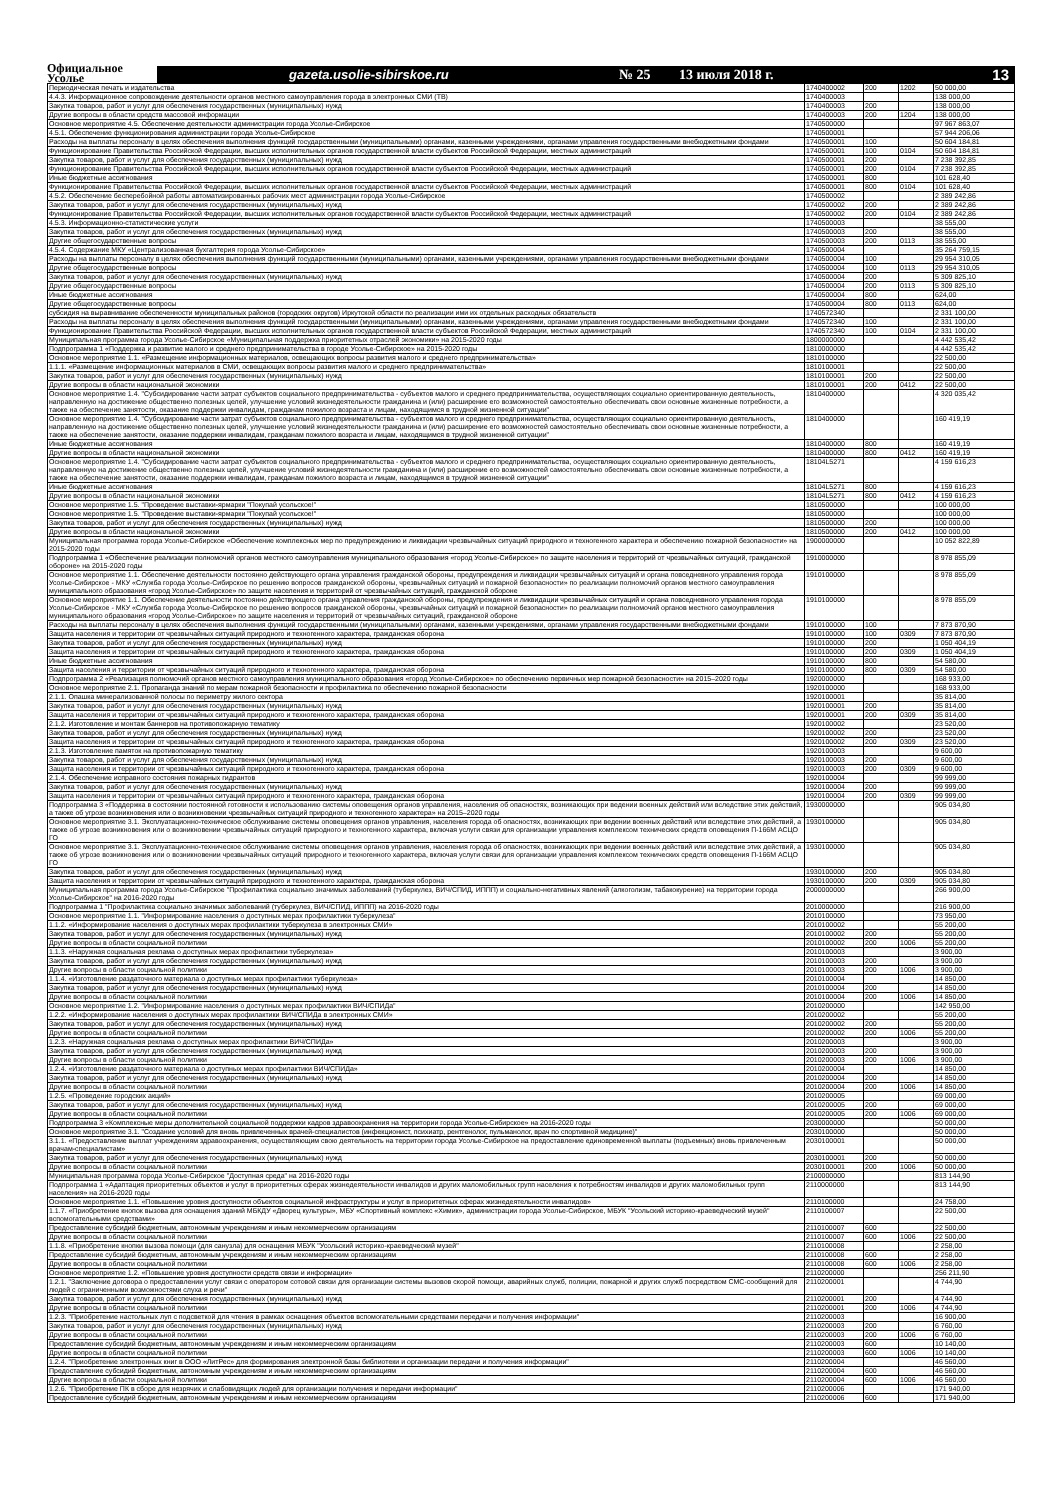Официальное
Усолье
gazeta.usolie-sibirskoe.ru № 25 13 июля 2018 г. 13
| Периодическая печать и издательства | 1740400002 | 200 | 1202 | 50 000,00 |
| 4.4.3. Информационное сопровождение деятельности органов местного самоуправления города в электронных СМИ (ТВ) | 1740400003 | | | 138 000,00 |
| Закупка товаров, работ и услуг для обеспечения государственных (муниципальных) нужд | 1740400003 | 200 | | 138 000,00 |
| Другие вопросы в области средств массовой информации | 1740400003 | 200 | 1204 | 138 000,00 |
| Основное мероприятие 4.5. Обеспечение деятельности администрации города Усолье-Сибирское | 1740500000 | | | 97 967 863,07 |
| 4.5.1. Обеспечение функционирования администрации города Усолье-Сибирское | 1740500001 | | | 57 944 206,06 |
| Расходы на выплаты персоналу в целях обеспечения выполнения функций государственными (муниципальными) органами, казенными учреждениями, органами управления государственными внебюджетными фондами | 1740500001 | 100 | | 50 604 184,81 |
| Функционирование Правительства Российской Федерации, высших исполнительных органов государственной власти субъектов Российской Федерации, местных администраций | 1740500001 | 100 | 0104 | 50 604 184,81 |
| Закупка товаров, работ и услуг для обеспечения государственных (муниципальных) нужд | 1740500001 | 200 | | 7 238 392,85 |
| Функционирование Правительства Российской Федерации, высших исполнительных органов государственной власти субъектов Российской Федерации, местных администраций | 1740500001 | 200 | 0104 | 7 238 392,85 |
| Иные бюджетные ассигнования | 1740500001 | 800 | | 101 628,40 |
| Функционирование Правительства Российской Федерации, высших исполнительных органов государственной власти субъектов Российской Федерации, местных администраций | 1740500001 | 800 | 0104 | 101 628,40 |
| 4.5.2. Обеспечение бесперебойной работы автоматизированных рабочих мест администрации города Усолье-Сибирское | 1740500002 | | | 2 389 242,86 |
| Закупка товаров, работ и услуг для обеспечения государственных (муниципальных) нужд | 1740500002 | 200 | | 2 389 242,86 |
| Функционирование Правительства Российской Федерации, высших исполнительных органов государственной власти субъектов Российской Федерации, местных администраций | 1740500002 | 200 | 0104 | 2 389 242,86 |
| 4.5.3. Информационно-статистические услуги | 1740500003 | | | 38 555,00 |
| Закупка товаров, работ и услуг для обеспечения государственных (муниципальных) нужд | 1740500003 | 200 | | 38 555,00 |
| Другие общегосударственные вопросы | 1740500003 | 200 | 0113 | 38 555,00 |
| 4.5.4. Содержание МКУ «Централизованная бухгалтерия города Усолье-Сибирское» | 1740500004 | | | 35 264 759,15 |
| Расходы на выплаты персоналу в целях обеспечения выполнения функций государственными (муниципальными) органами, казенными учреждениями, органами управления государственными внебюджетными фондами | 1740500004 | 100 | | 29 954 310,05 |
| Другие общегосударственные вопросы | 1740500004 | 100 | 0113 | 29 954 310,05 |
| Закупка товаров, работ и услуг для обеспечения государственных (муниципальных) нужд | 1740500004 | 200 | | 5 309 825,10 |
| Другие общегосударственные вопросы | 1740500004 | 200 | 0113 | 5 309 825,10 |
| Иные бюджетные ассигнования | 1740500004 | 800 | | 624,00 |
| Другие общегосударственные вопросы | 1740500004 | 800 | 0113 | 624,00 |
| субсидия на выравнивание обеспеченности муниципальных районов (городских округов) Иркутской области по реализации ими их отдельных расходных обязательств | 1740572340 | | | 2 331 100,00 |
| Расходы на выплаты персоналу в целях обеспечения выполнения функций государственными (муниципальными) органами, казенными учреждениями, органами управления государственными внебюджетными фондами | 1740572340 | 100 | | 2 331 100,00 |
| Функционирование Правительства Российской Федерации, высших исполнительных органов государственной власти субъектов Российской Федерации, местных администраций | 1740572340 | 100 | 0104 | 2 331 100,00 |
| Муниципальная программа города Усолье-Сибирское «Муниципальная поддержка приоритетных отраслей экономики» на 2015-2020 годы | 1800000000 | | | 4 442 535,42 |
| Подпрограмма 1 «Поддержка и развитие малого и среднего предпринимательства в городе Усолье-Сибирское» на 2015-2020 годы | 1810000000 | | | 4 442 535,42 |
| Основное мероприятие 1.1. «Размещение информационных материалов, освещающих вопросы развития малого и среднего предпринимательства» | 1810100000 | | | 22 500,00 |
| 1.1.1. «Размещение информационных материалов в СМИ, освещающих вопросы развития малого и среднего предпринимательства» | 1810100001 | | | 22 500,00 |
| Закупка товаров, работ и услуг для обеспечения государственных (муниципальных) нужд | 1810100001 | 200 | | 22 500,00 |
| Другие вопросы в области национальной экономики | 1810100001 | 200 | 0412 | 22 500,00 |
| Основное мероприятие 1.4. "Субсидирование части затрат субъектов социального предпринимательства - субъектов малого и среднего предпринимательства, осуществляющих социально ориентированную деятельность, направленную на достижение общественно полезных целей, улучшение условий жизнедеятельности гражданина и (или) расширение его возможностей самостоятельно обеспечивать свои основные жизненные потребности, а также на обеспечение занятости, оказание поддержки инвалидам, гражданам пожилого возраста и лицам, находящимся в трудной жизненной ситуации" | 1810400000 | | | 4 320 035,42 |
| Основное мероприятие 1.4. "Субсидирование части затрат субъектов социального предпринимательства - субъектов малого и среднего предпринимательства, осуществляющих социально ориентированную деятельность, направленную на достижение общественно полезных целей, улучшение условий жизнедеятельности гражданина и (или) расширение его возможностей самостоятельно обеспечивать свои основные жизненные потребности, а также на обеспечение занятости, оказание поддержки инвалидам, гражданам пожилого возраста и лицам, находящимся в трудной жизненной ситуации" | 1810400000 | | | 160 419,19 |
| Иные бюджетные ассигнования | 1810400000 | 800 | | 160 419,19 |
| Другие вопросы в области национальной экономики | 1810400000 | 800 | 0412 | 160 419,19 |
| Основное мероприятие 1.4. "Субсидирование части затрат субъектов социального предпринимательства - субъектов малого и среднего предпринимательства, осуществляющих социально ориентированную деятельность, направленную на достижение общественно полезных целей, улучшение условий жизнедеятельности гражданина и (или) расширение его возможностей самостоятельно обеспечивать свои основные жизненные потребности, а также на обеспечение занятости, оказание поддержки инвалидам, гражданам пожилого возраста и лицам, находящимся в трудной жизненной ситуации" | 18104L5271 | | | 4 159 616,23 |
| Иные бюджетные ассигнования | 18104L5271 | 800 | | 4 159 616,23 |
| Другие вопросы в области национальной экономики | 18104L5271 | 800 | 0412 | 4 159 616,23 |
| Основное мероприятие 1.5. "Проведение выставки-ярмарки "Покупай усольское!" | 1810500000 | | | 100 000,00 |
| Основное мероприятие 1.5. "Проведение выставки-ярмарки "Покупай усольское!" | 1810500000 | | | 100 000,00 |
| Закупка товаров, работ и услуг для обеспечения государственных (муниципальных) нужд | 1810500000 | 200 | | 100 000,00 |
| Другие вопросы в области национальной экономики | 1810500000 | 200 | 0412 | 100 000,00 |
| Муниципальная программа города Усолье-Сибирское «Обеспечение комплексных мер по предупреждению и ликвидации чрезвычайных ситуаций природного и техногенного характера и обеспечению пожарной безопасности» на 2015-2020 годы | 1900000000 | | | 10 052 822,89 |
| Подпрограмма 1 «Обеспечение реализации полномочий органов местного самоуправления муниципального образования «город Усолье-Сибирское» по защите населения и территорий от чрезвычайных ситуаций, гражданской обороне» на 2015-2020 годы | 1910000000 | | | 8 978 855,09 |
| Основное мероприятие 1.1. Обеспечение деятельности постоянно действующего органа управления гражданской обороны, предупреждения и ликвидации чрезвычайных ситуаций и органа повседневного управления города Усолье-Сибирское - МКУ «Служба города Усолье-Сибирское по решению вопросов гражданской обороны, чрезвычайных ситуаций и пожарной безопасности» по реализации полномочий органов местного самоуправления муниципального образования «город Усолье-Сибирское» по защите населения и территорий от чрезвычайных ситуаций, гражданской обороне | 1910100000 | | | 8 978 855,09 |
| Основное мероприятие 1.1. Обеспечение деятельности постоянно действующего органа управления гражданской обороны, предупреждения и ликвидации чрезвычайных ситуаций и органа повседневного управления города Усолье-Сибирское - МКУ «Служба города Усолье-Сибирское по решению вопросов гражданской обороны, чрезвычайных ситуаций и пожарной безопасности» по реализации полномочий органов местного самоуправления муниципального образования «город Усолье-Сибирское» по защите населения и территорий от чрезвычайных ситуаций, гражданской обороне | 1910100000 | | | 8 978 855,09 |
| Расходы на выплаты персоналу в целях обеспечения выполнения функций государственными (муниципальными) органами, казенными учреждениями, органами управления государственными внебюджетными фондами | 1910100000 | 100 | | 7 873 870,90 |
| Защита населения и территории от чрезвычайных ситуаций природного и техногенного характера, гражданская оборона | 1910100000 | 100 | 0309 | 7 873 870,90 |
| Закупка товаров, работ и услуг для обеспечения государственных (муниципальных) нужд | 1910100000 | 200 | | 1 050 404,19 |
| Защита населения и территории от чрезвычайных ситуаций природного и техногенного характера, гражданская оборона | 1910100000 | 200 | 0309 | 1 050 404,19 |
| Иные бюджетные ассигнования | 1910100000 | 800 | | 54 580,00 |
| Защита населения и территории от чрезвычайных ситуаций природного и техногенного характера, гражданская оборона | 1910100000 | 800 | 0309 | 54 580,00 |
| Подпрограмма 2 «Реализация полномочий органов местного самоуправления муниципального образования «город Усолье-Сибирское» по обеспечению первичных мер пожарной безопасности» на 2015–2020 годы | 1920000000 | | | 168 933,00 |
| Основное мероприятие 2.1. Пропаганда знаний по мерам пожарной безопасности и профилактика по обеспечению пожарной безопасности | 1920100000 | | | 168 933,00 |
| 2.1.1. Опашка минерализованной полосы по периметру жилого сектора | 1920100001 | | | 35 814,00 |
| Закупка товаров, работ и услуг для обеспечения государственных (муниципальных) нужд | 1920100001 | 200 | | 35 814,00 |
| Защита населения и территории от чрезвычайных ситуаций природного и техногенного характера, гражданская оборона | 1920100001 | 200 | 0309 | 35 814,00 |
| 2.1.2. Изготовление и монтаж баннеров на противопожарную тематику | 1920100002 | | | 23 520,00 |
| Закупка товаров, работ и услуг для обеспечения государственных (муниципальных) нужд | 1920100002 | 200 | | 23 520,00 |
| Защита населения и территории от чрезвычайных ситуаций природного и техногенного характера, гражданская оборона | 1920100002 | 200 | 0309 | 23 520,00 |
| 2.1.3. Изготовление памяток на противопожарную тематику | 1920100003 | | | 9 600,00 |
| Закупка товаров, работ и услуг для обеспечения государственных (муниципальных) нужд | 1920100003 | 200 | | 9 600,00 |
| Защита населения и территории от чрезвычайных ситуаций природного и техногенного характера, гражданская оборона | 1920100003 | 200 | 0309 | 9 600,00 |
| 2.1.4. Обеспечение исправного состояния пожарных гидрантов | 1920100004 | | | 99 999,00 |
| Закупка товаров, работ и услуг для обеспечения государственных (муниципальных) нужд | 1920100004 | 200 | | 99 999,00 |
| Защита населения и территории от чрезвычайных ситуаций природного и техногенного характера, гражданская оборона | 1920100004 | 200 | 0309 | 99 999,00 |
| Подпрограмма 3 «Поддержка в состоянии постоянной готовности к использованию системы оповещения органов управления, населения об опасностях, возникающих при ведении военных действий или вследствие этих действий, а также об угрозе возникновения или о возникновении чрезвычайных ситуаций природного и техногенного характера» на 2015–2020 годы | 1930000000 | | | 905 034,80 |
| Основное мероприятие 3.1. Эксплуатационно-техническое обслуживание системы оповещения органов управления, населения города об опасностях, возникающих при ведении военных действий или вследствие этих действий, а также об угрозе возникновения или о возникновении чрезвычайных ситуаций природного и техногенного характера, включая услуги связи для организации управления комплексом технических средств оповещения П-166М АСЦО ГО | 1930100000 | | | 905 034,80 |
| Основное мероприятие 3.1. Эксплуатационно-техническое обслуживание системы оповещения органов управления, населения города об опасностях, возникающих при ведении военных действий или вследствие этих действий, а также об угрозе возникновения или о возникновении чрезвычайных ситуаций природного и техногенного характера, включая услуги связи для организации управления комплексом технических средств оповещения П-166М АСЦО ГО | 1930100000 | | | 905 034,80 |
| Закупка товаров, работ и услуг для обеспечения государственных (муниципальных) нужд | 1930100000 | 200 | | 905 034,80 |
| Защита населения и территории от чрезвычайных ситуаций природного и техногенного характера, гражданская оборона | 1930100000 | 200 | 0309 | 905 034,80 |
| Муниципальная программа города Усолье-Сибирское "Профилактика социально значимых заболеваний (туберкулез, ВИЧ/СПИД, ИППП) и социально-негативных явлений (алкоголизм, табакокурение) на территории города Усолье-Сибирское" на 2016-2020 годы | 2000000000 | | | 266 900,00 |
| Подпрограмма 1 "Профилактика социально значимых заболеваний (туберкулез, ВИЧ/СПИД, ИППП) на 2016-2020 годы | 2010000000 | | | 216 900,00 |
| Основное мероприятие 1.1. "Информирование населения о доступных мерах профилактики туберкулеза" | 2010100000 | | | 73 950,00 |
| 1.1.2. «Информирование населения о доступных мерах профилактики туберкулеза в электронных СМИ» | 2010100002 | | | 55 200,00 |
| Закупка товаров, работ и услуг для обеспечения государственных (муниципальных) нужд | 2010100002 | 200 | | 55 200,00 |
| Другие вопросы в области социальной политики | 2010100002 | 200 | 1006 | 55 200,00 |
| 1.1.3. «Наружная социальная реклама о доступных мерах профилактики туберкулеза» | 2010100003 | | | 3 900,00 |
| Закупка товаров, работ и услуг для обеспечения государственных (муниципальных) нужд | 2010100003 | 200 | | 3 900,00 |
| Другие вопросы в области социальной политики | 2010100003 | 200 | 1006 | 3 900,00 |
| 1.1.4. «Изготовление раздаточного материала о доступных мерах профилактики туберкулеза» | 2010100004 | | | 14 850,00 |
| Закупка товаров, работ и услуг для обеспечения государственных (муниципальных) нужд | 2010100004 | 200 | | 14 850,00 |
| Другие вопросы в области социальной политики | 2010100004 | 200 | 1006 | 14 850,00 |
| Основное мероприятие 1.2. "Информирование населения о доступных мерах профилактики ВИЧ/СПИДа" | 2010200000 | | | 142 950,00 |
| 1.2.2. «Информирование населения о доступных мерах профилактики ВИЧ/СПИДа в электронных СМИ» | 2010200002 | | | 55 200,00 |
| Закупка товаров, работ и услуг для обеспечения государственных (муниципальных) нужд | 2010200002 | 200 | | 55 200,00 |
| Другие вопросы в области социальной политики | 2010200002 | 200 | 1006 | 55 200,00 |
| 1.2.3. «Наружная социальная реклама о доступных мерах профилактики ВИЧ/СПИДа» | 2010200003 | | | 3 900,00 |
| Закупка товаров, работ и услуг для обеспечения государственных (муниципальных) нужд | 2010200003 | 200 | | 3 900,00 |
| Другие вопросы в области социальной политики | 2010200003 | 200 | 1006 | 3 900,00 |
| 1.2.4. «Изготовление раздаточного материала о доступных мерах профилактики ВИЧ/СПИДа» | 2010200004 | | | 14 850,00 |
| Закупка товаров, работ и услуг для обеспечения государственных (муниципальных) нужд | 2010200004 | 200 | | 14 850,00 |
| Другие вопросы в области социальной политики | 2010200004 | 200 | 1006 | 14 850,00 |
| 1.2.5. «Проведение городских акций» | 2010200005 | | | 69 000,00 |
| Закупка товаров, работ и услуг для обеспечения государственных (муниципальных) нужд | 2010200005 | 200 | | 69 000,00 |
| Другие вопросы в области социальной политики | 2010200005 | 200 | 1006 | 69 000,00 |
| Подпрограмма 3 «Комплексные меры дополнительной социальной поддержки кадров здравоохранения на территории города Усолье-Сибирское» на 2016-2020 годы | 2030000000 | | | 50 000,00 |
| Основное мероприятие 3.1. "Создание условий для вновь привлеченных врачей-специалистов (инфекционист, психиатр, рентгенолог, пульманолог, врач по спортивной медицине)" | 2030100000 | | | 50 000,00 |
| 3.1.1. «Предоставление выплат учреждениям здравоохранения, осуществляющим свою деятельность на территории города Усолье-Сибирское на предоставление единовременной выплаты (подъемных) вновь привлеченным врачам-специалистам» | 2030100001 | | | 50 000,00 |
| Закупка товаров, работ и услуг для обеспечения государственных (муниципальных) нужд | 2030100001 | 200 | | 50 000,00 |
| Другие вопросы в области социальной политики | 2030100001 | 200 | 1006 | 50 000,00 |
| Муниципальная программа города Усолье-Сибирское "Доступная среда" на 2016-2020 годы | 2100000000 | | | 813 144,90 |
| Подпрограмма 1 «Адаптация приоритетных объектов и услуг в приоритетных сферах жизнедеятельности инвалидов и других маломобильных групп населения к потребностям инвалидов и других маломобильных групп населения» на 2016-2020 годы | 2110000000 | | | 813 144,90 |
| Основное мероприятие 1.1. «Повышение уровня доступности объектов социальной инфраструктуры и услуг в приоритетных сферах жизнедеятельности инвалидов» | 2110100000 | | | 24 758,00 |
| 1.1.7. «Приобретение кнопок вызова для оснащения зданий МБКДУ «Дворец культуры», МБУ «Спортивный комплекс «Химик», администрации города Усолье-Сибирское, МБУК "Усольский историко-краеведческий музей" вспомогательными средствами» | 2110100007 | | | 22 500,00 |
| Предоставление субсидий бюджетным, автономным учреждениям и иным некоммерческим организациям | 2110100007 | 600 | | 22 500,00 |
| Другие вопросы в области социальной политики | 2110100007 | 600 | 1006 | 22 500,00 |
| 1.1.8. «Приобретение кнопки вызова помощи (для санузла) для оснащения МБУК "Усольский историко-краеведческий музей" | 2110100008 | | | 2 258,00 |
| Предоставление субсидий бюджетным, автономным учреждениям и иным некоммерческим организациям | 2110100008 | 600 | | 2 258,00 |
| Другие вопросы в области социальной политики | 2110100008 | 600 | 1006 | 2 258,00 |
| Основное мероприятие 1.2. «Повышение уровня доступности средств связи и информации» | 2110200000 | | | 256 211,90 |
| 1.2.1. "Заключение договора о предоставлении услуг связи с оператором сотовой связи для организации системы вызовов скорой помощи, аварийных служб, полиции, пожарной и других служб посредством СМС-сообщений для людей с ограниченными возможностями слуха и речи" | 2110200001 | | | 4 744,90 |
| Закупка товаров, работ и услуг для обеспечения государственных (муниципальных) нужд | 2110200001 | 200 | | 4 744,90 |
| Другие вопросы в области социальной политики | 2110200001 | 200 | 1006 | 4 744,90 |
| 1.2.3. "Приобретение настольных луп с подсветкой для чтения в рамках оснащения объектов вспомогательными средствами передачи и получения информации" | 2110200003 | | | 16 900,00 |
| Закупка товаров, работ и услуг для обеспечения государственных (муниципальных) нужд | 2110200003 | 200 | | 6 760,00 |
| Другие вопросы в области социальной политики | 2110200003 | 200 | 1006 | 6 760,00 |
| Предоставление субсидий бюджетным, автономным учреждениям и иным некоммерческим организациям | 2110200003 | 600 | | 10 140,00 |
| Другие вопросы в области социальной политики | 2110200003 | 600 | 1006 | 10 140,00 |
| 1.2.4. "Приобретение электронных книг в ООО «ЛитРес» для формирования электронной базы библиотеки и организации передачи и получения информации" | 2110200004 | | | 46 560,00 |
| Предоставление субсидий бюджетным, автономным учреждениям и иным некоммерческим организациям | 2110200004 | 600 | | 46 560,00 |
| Другие вопросы в области социальной политики | 2110200004 | 600 | 1006 | 46 560,00 |
| 1.2.6. "Приобретение ПК в сборе для незрячих и слабовидящих людей для организации получения и передачи информации" | 2110200006 | | | 171 940,00 |
| Предоставление субсидий бюджетным, автономным учреждениям и иным некоммерческим организациям | 2110200006 | 600 | | 171 940,00 |